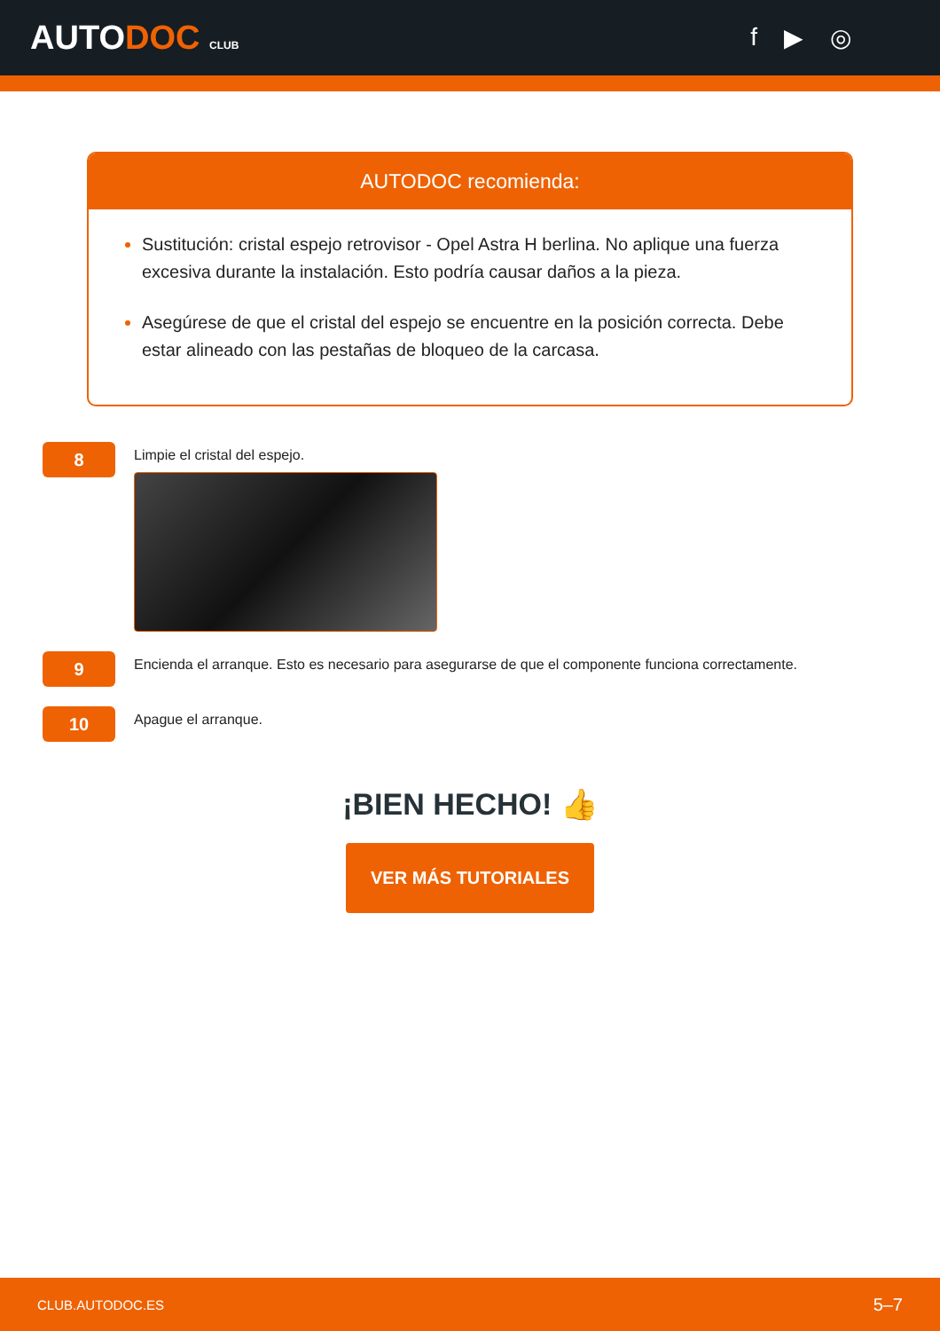AUTODOC CLUB
f ▶ ◎
AUTODOC recomienda:
Sustitución: cristal espejo retrovisor - Opel Astra H berlina. No aplique una fuerza excesiva durante la instalación. Esto podría causar daños a la pieza.
Asegúrese de que el cristal del espejo se encuentre en la posición correcta. Debe estar alineado con las pestañas de bloqueo de la carcasa.
8
Limpie el cristal del espejo.
9
Encienda el arranque. Esto es necesario para asegurarse de que el componente funciona correctamente.
10
Apague el arranque.
¡BIEN HECHO! 👍
VER MÁS TUTORIALES
CLUB.AUTODOC.ES 5–7